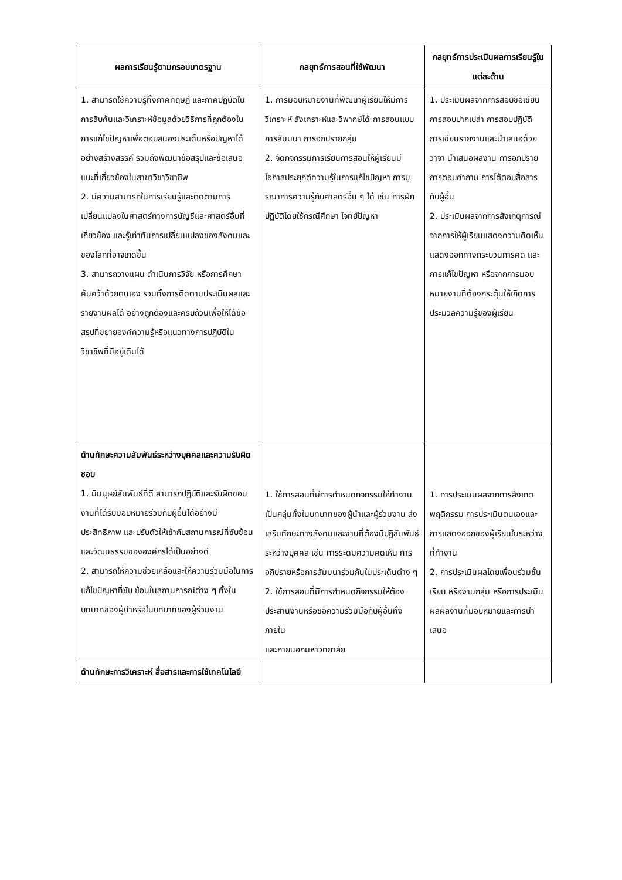| ผลการเรียนรู้ตามกรอบมาตรฐาน | กลยุทธ์การสอนที่ใช้พัฒนา | กลยุทธ์การประเมินผลการเรียนรู้ในแต่ละด้าน |
| --- | --- | --- |
| 1. สามารถใช้ความรู้ทั้งภาคทฤษฎี และภาคปฏิบัติในการสืบค้นและวิเคราะห์ข้อมูลด้วยวิธีการที่ถูกต้องในการแก้ไขปัญหาเพื่อตอบสนองประเด็นหรือปัญหาได้อย่างสร้างสรรค์ รวมถึงพัฒนาข้อสรุปและข้อเสนอแนะที่เกี่ยวข้องในสาขาวิชาวิชาชีพ 2. มีความสามารถในการเรียนรู้และติดตามการเปลี่ยนแปลงในศาสตร์ทางการบัญชีและศาสตร์อื่นที่เกี่ยวข้อง และรู้เท่าทันการเปลี่ยนแปลงของสังคมและของโลกที่อาจเกิดขึ้น 3. สามารถวางแผน ดำเนินการวิจัย หรือการศึกษาค้นคว้าด้วยตนเอง รวมทั้งการติดตามประเมินผลและรายงานผลได้ อย่างถูกต้องและครบถ้วนเพื่อให้ได้ข้อ สรุปที่ขยายองค์ความรู้หรือแนวทางการปฏิบัติในวิชาชีพที่มีอยู่เดิมได้ | 1. การมอบหมายงานที่พัฒนาผู้เรียนให้มีการวิเคราะห์ สังเคราะห์และวิพากษ์ได้ การสอนแบบการสัมมนา การอภิปรายกลุ่ม 2. จัดกิจกรรมการเรียนการสอนให้ผู้เรียนมีโอกาสประยุกต์ความรู้ในการแก้ไขปัญหา การบูรณาการความรู้กับศาสตร์อื่น ๆ ได้ เช่น การฝึกปฏิบัติโดยใช้กรณีศึกษา โจทย์ปัญหา | 1. ประเมินผลจากการสอบข้อเขียน การสอบปากเปล่า การสอบปฏิบัติ การเขียนรายงานและนำเสนอด้วยวาจา นำเสนอผลงาน การอภิปราย การตอบคำถาม การโต้ตอบสื่อสารกับผู้อื่น 2. ประเมินผลจากการสังเกตุการณ์จากการให้ผู้เรียนแสดงความคิดเห็น แสดงออกทางกระบวนการคิด และการแก้ไขปัญหา หรือจากการมอบหมายงานที่ต้องกระตุ้นให้เกิดการประมวลความรู้ของผู้เรียน |
| ด้านทักษะความสัมพันธ์ระหว่างบุคคลและความรับผิดชอบ 1. มีมนุษย์สัมพันธ์ที่ดี สามารถปฏิบัติและรับผิดชอบงานที่ได้รับมอบหมายร่วมกับผู้อื่นได้อย่างมีประสิทธิภาพ และปรับตัวให้เข้ากับสถานการณ์ที่ซับซ้อน และวัฒนธรรมขององค์กรได้เป็นอย่างดี 2. สามารถให้ความช่วยเหลือและให้ความร่วมมือในการแก้ไขปัญหาที่ซับ ซ้อนในสถานการณ์ต่าง ๆ ทั้งในบทบาทของผู้นำหรือในบทบาทของผู้ร่วมงาน | 1. ใช้การสอนที่มีการกำหนดกิจกรรมให้ทำงานเป็นกลุ่มทั้งในบทบาทของผู้นำและผู้ร่วมงาน ส่งเสริมทักษะทางสังคมและงานที่ต้องมีปฏิสัมพันธ์ระหว่างบุคคล เช่น การระดมความคิดเห็น การอภิปรายหรือการสัมมนาร่วมกันในประเด็นต่าง ๆ 2. ใช้การสอนที่มีการกำหนดกิจกรรมให้ต้องประสานงานหรือขอความร่วมมือกับผู้อื่นทั้งภายใน และภายนอกมหาวิทยาลัย | 1. การประเมินผลจากการสังเกตพฤติกรรม การประเมินตนเองและการแสดงออกของผู้เรียนในระหว่างที่ทำงาน 2. การประเมินผลโดยเพื่อนร่วมชั้นเรียน หรืองานกลุ่ม หรือการประเมินผลผลงานที่มอบหมายและการนำเสนอ |
| ด้านทักษะการวิเคราะห์ สื่อสารและการใช้เทคโนโลยี | | |